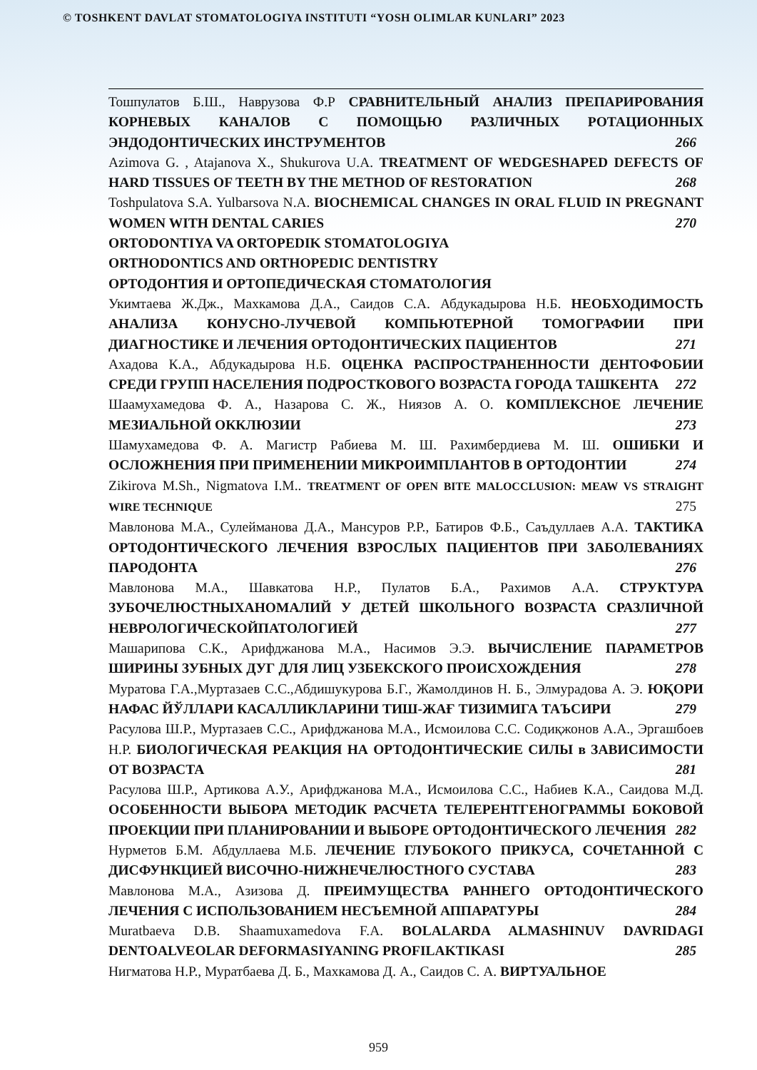© TOSHKENT DAVLAT STOMATOLOGIYA INSTITUTI “YOSH OLIMLAR KUNLARI” 2023
Тошпулатов Б.Ш., Наврузова Ф.Р СРАВНИТЕЛЬНЫЙ АНАЛИЗ ПРЕПАРИРОВАНИЯ КОРНЕВЫХ КАНАЛОВ С ПОМОЩЬЮ РАЗЛИЧНЫХ РОТАЦИОННЫХ ЭНДОДОНТИЧЕСКИХ ИНСТРУМЕНТОВ 266
Azimova G. , Atajanova X., Shukurova U.A. TREATMENT OF WEDGESHAPED DEFECTS OF HARD TISSUES OF TEETH BY THE METHOD OF RESTORATION 268
Toshpulatova S.A. Yulbarsova N.A. BIOCHEMICAL CHANGES IN ORAL FLUID IN PREGNANT WOMEN WITH DENTAL CARIES 270
ORTODONTIYA VA ORTOPEDIK STOMATOLOGIYA
ORTHODONTICS AND ORTHOPEDIC DENTISTRY
ОРТОДОНТИЯ И ОРТОПЕДИЧЕСКАЯ СТОМАТОЛОГИЯ
Укимтаева Ж.Дж., Махкамова Д.А., Саидов С.А. Абдукадырова Н.Б. НЕОБХОДИМОСТЬ АНАЛИЗА КОНУСНО-ЛУЧЕВОЙ КОМПЬЮТЕРНОЙ ТОМОГРАФИИ ПРИ ДИАГНОСТИКЕ И ЛЕЧЕНИЯ ОРТОДОНТИЧЕСКИХ ПАЦИЕНТОВ 271
Ахадова К.А., Абдукадырова Н.Б. ОЦЕНКА РАСПРОСТРАНЕННОСТИ ДЕНТОФОБИИ СРЕДИ ГРУПП НАСЕЛЕНИЯ ПОДРОСТКОВОГО ВОЗРАСТА ГОРОДА ТАШКЕНТА 272
Шаамухамедова Ф. А., Назарова С. Ж., Ниязов А. О. КОМПЛЕКСНОЕ ЛЕЧЕНИЕ МЕЗИАЛЬНОЙ ОККЛЮЗИИ 273
Шамухамедова Ф. А. Магистр Рабиева М. Ш. Рахимбердиева М. Ш. ОШИБКИ И ОСЛОЖНЕНИЯ ПРИ ПРИМЕНЕНИИ МИКРОИМПЛАНТОВ В ОРТОДОНТИИ 274
Zikirova M.Sh., Nigmatova I.M.. TREATMENT OF OPEN BITE MALOCCLUSION: MEAW VS STRAIGHT WIRE TECHNIQUE 275
Мавлонова М.А., Сулейманова Д.А., Мансуров Р.Р., Батиров Ф.Б., Саъдуллаев А.А. ТАКТИКА ОРТОДОНТИЧЕСКОГО ЛЕЧЕНИЯ ВЗРОСЛЫХ ПАЦИЕНТОВ ПРИ ЗАБОЛЕВАНИЯХ ПАРОДОНТА 276
Мавлонова М.А., Шавкатова Н.Р., Пулатов Б.А., Рахимов А.А. СТРУКТУРА ЗУБОЧЕЛЮСТНЫХАНОМАЛИЙ У ДЕТЕЙ ШКОЛЬНОГО ВОЗРАСТА СРАЗЛИЧНОЙ НЕВРОЛОГИЧЕСКОЙПАТОЛОГИЕЙ 277
Машарипова С.К., Арифджанова М.А., Насимов Э.Э. ВЫЧИСЛЕНИЕ ПАРАМЕТРОВ ШИРИНЫ ЗУБНЫХ ДУГ ДЛЯ ЛИЦ УЗБЕКСКОГО ПРОИСХОЖДЕНИЯ 278
Муратова Г.А.,Муртазаев С.С.,Абдишукурова Б.Г., Жамолдинов Н. Б., Элмурадова А. Э. ЮҚОРИ НАФАС ЙЎЛЛАРИ КАСАЛЛИКЛАРИНИ ТИШ-ЖАҒ ТИЗИМИГА ТАЪСИРИ 279
Расулова Ш.Р., Муртазаев С.С., Арифджанова М.А., Исмоилова С.С. Содиқжонов А.А., Эргашбоев Н.Р. БИОЛОГИЧЕСКАЯ РЕАКЦИЯ НА ОРТОДОНТИЧЕСКИЕ СИЛЫ в ЗАВИСИМОСТИ ОТ ВОЗРАСТА 281
Расулова Ш.Р., Артикова А.У., Арифджанова М.А., Исмоилова С.С., Набиев К.А., Саидова М.Д. ОСОБЕННОСТИ ВЫБОРА МЕТОДИК РАСЧЕТА ТЕЛЕРЕНТГЕНОГРАММЫ БОКОВОЙ ПРОЕКЦИИ ПРИ ПЛАНИРОВАНИИ И ВЫБОРЕ ОРТОДОНТИЧЕСКОГО ЛЕЧЕНИЯ 282
Нурметов Б.М. Абдуллаева М.Б. ЛЕЧЕНИЕ ГЛУБОКОГО ПРИКУСА, СОЧЕТАННОЙ С ДИСФУНКЦИЕЙ ВИСОЧНО-НИЖНЕЧЕЛЮСТНОГО СУСТАВА 283
Мавлонова М.А., Азизова Д. ПРЕИМУЩЕСТВА РАННЕГО ОРТОДОНТИЧЕСКОГО ЛЕЧЕНИЯ С ИСПОЛЬЗОВАНИЕМ НЕСЪЕМНОЙ АППАРАТУРЫ 284
Muratbaeva D.B. Shaamuxamedova F.A. BOLALARDA ALMASHINUV DAVRIDAGI DENTOALVEOLAR DEFORMASIYANING PROFILAKTIKASI 285
Нигматова Н.Р., Муратбаева Д. Б., Махкамова Д. А., Саидов С. А. ВИРТУАЛЬНОЕ
959